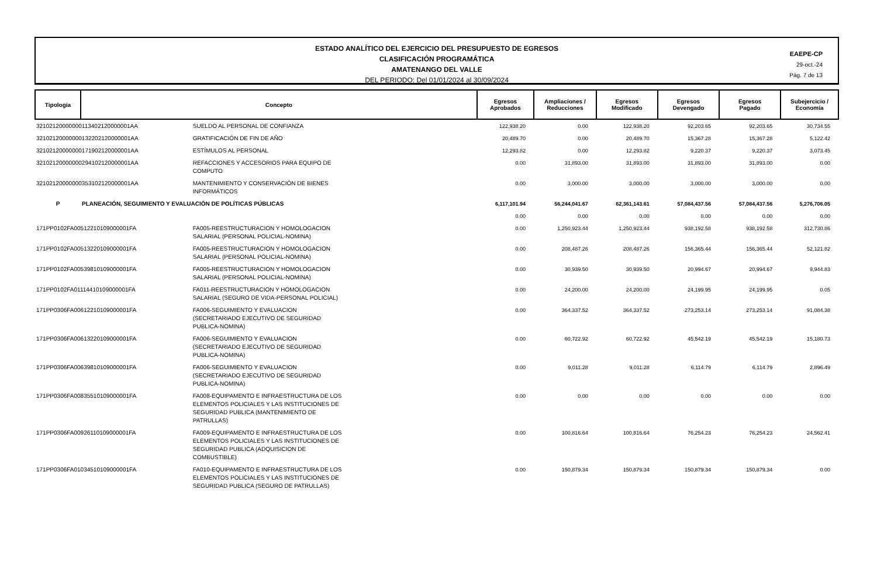ESTADO ANALÍTICO DEL EJERCICIO DEL PRESUPUESTO DE EGRESOS
CLASIFICACIÓN PROGRAMÁTICA
AMATENANGO DEL VALLE
DEL PERIODO: Del 01/01/2024 al 30/09/2024
EAEPE-CP
29-oct.-24
Pág. 7 de 13
| Tipologia | Concepto | | Egresos Aprobados | Ampliaciones / Reducciones | Egresos Modificado | Egresos Devengado | Egresos Pagado | Subejercicio / Economía |
| --- | --- | --- | --- | --- | --- | --- | --- | --- |
| 32102120000000113402120000001AA | | SUELDO AL PERSONAL DE CONFIANZA | 122,938.20 | 0.00 | 122,938.20 | 92,203.65 | 92,203.65 | 30,734.55 |
| 32102120000000132202120000001AA | | GRATIFICACIÓN DE FIN DE AÑO | 20,489.70 | 0.00 | 20,489.70 | 15,367.28 | 15,367.28 | 5,122.42 |
| 32102120000000171902120000001AA | | ESTÍMULOS AL PERSONAL | 12,293.82 | 0.00 | 12,293.82 | 9,220.37 | 9,220.37 | 3,073.45 |
| 32102120000000294102120000001AA | | REFACCIONES Y ACCESORIOS PARA EQUIPO DE COMPUTO | 0.00 | 31,893.00 | 31,893.00 | 31,893.00 | 31,893.00 | 0.00 |
| 32102120000000353102120000001AA | | MANTENIMIENTO Y CONSERVACIÓN DE BIENES INFORMÁTICOS | 0.00 | 3,000.00 | 3,000.00 | 3,000.00 | 3,000.00 | 0.00 |
| P | PLANEACIÓN, SEGUIMIENTO Y EVALUACIÓN DE POLÍTICAS PÚBLICAS | | 6,117,101.94 | 56,244,041.67 | 62,361,143.61 | 57,084,437.56 | 57,084,437.56 | 5,276,706.05 |
| | | | 0.00 | 0.00 | 0.00 | 0.00 | 0.00 | 0.00 |
| 171PP0102FA00512210109000001FA | | FA005-REESTRUCTURACION Y HOMOLOGACION SALARIAL (PERSONAL POLICIAL-NOMINA) | 0.00 | 1,250,923.44 | 1,250,923.44 | 938,192.58 | 938,192.58 | 312,730.86 |
| 171PP0102FA00513220109000001FA | | FA005-REESTRUCTURACION Y HOMOLOGACION SALARIAL (PERSONAL POLICIAL-NOMINA) | 0.00 | 208,487.26 | 208,487.26 | 156,365.44 | 156,365.44 | 52,121.82 |
| 171PP0102FA00539810109000001FA | | FA005-REESTRUCTURACION Y HOMOLOGACION SALARIAL (PERSONAL POLICIAL-NOMINA) | 0.00 | 30,939.50 | 30,939.50 | 20,994.67 | 20,994.67 | 9,944.83 |
| 171PP0102FA01114410109000001FA | | FA011-REESTRUCTURACION Y HOMOLOGACION SALARIAL (SEGURO DE VIDA-PERSONAL POLICIAL) | 0.00 | 24,200.00 | 24,200.00 | 24,199.95 | 24,199.95 | 0.05 |
| 171PP0306FA00612210109000001FA | | FA006-SEGUIMIENTO Y EVALUACION (SECRETARIADO EJECUTIVO DE SEGURIDAD PUBLICA-NOMINA) | 0.00 | 364,337.52 | 364,337.52 | 273,253.14 | 273,253.14 | 91,084.38 |
| 171PP0306FA00613220109000001FA | | FA006-SEGUIMIENTO Y EVALUACION (SECRETARIADO EJECUTIVO DE SEGURIDAD PUBLICA-NOMINA) | 0.00 | 60,722.92 | 60,722.92 | 45,542.19 | 45,542.19 | 15,180.73 |
| 171PP0306FA00639810109000001FA | | FA006-SEGUIMIENTO Y EVALUACION (SECRETARIADO EJECUTIVO DE SEGURIDAD PUBLICA-NOMINA) | 0.00 | 9,011.28 | 9,011.28 | 6,114.79 | 6,114.79 | 2,896.49 |
| 171PP0306FA00835510109000001FA | | FA008-EQUIPAMENTO E INFRAESTRUCTURA DE LOS ELEMENTOS POLICIALES Y LAS INSTITUCIONES DE SEGURIDAD PUBLICA (MANTENIMIENTO DE PATRULLAS) | 0.00 | 0.00 | 0.00 | 0.00 | 0.00 | 0.00 |
| 171PP0306FA00926110109000001FA | | FA009-EQUIPAMENTO E INFRAESTRUCTURA DE LOS ELEMENTOS POLICIALES Y LAS INSTITUCIONES DE SEGURIDAD PUBLICA (ADQUISICION DE COMBUSTIBLE) | 0.00 | 100,816.64 | 100,816.64 | 76,254.23 | 76,254.23 | 24,562.41 |
| 171PP0306FA01034510109000001FA | | FA010-EQUIPAMENTO E INFRAESTRUCTURA DE LOS ELEMENTOS POLICIALES Y LAS INSTITUCIONES DE SEGURIDAD PUBLICA (SEGURO DE PATRULLAS) | 0.00 | 150,879.34 | 150,879.34 | 150,879.34 | 150,879.34 | 0.00 |